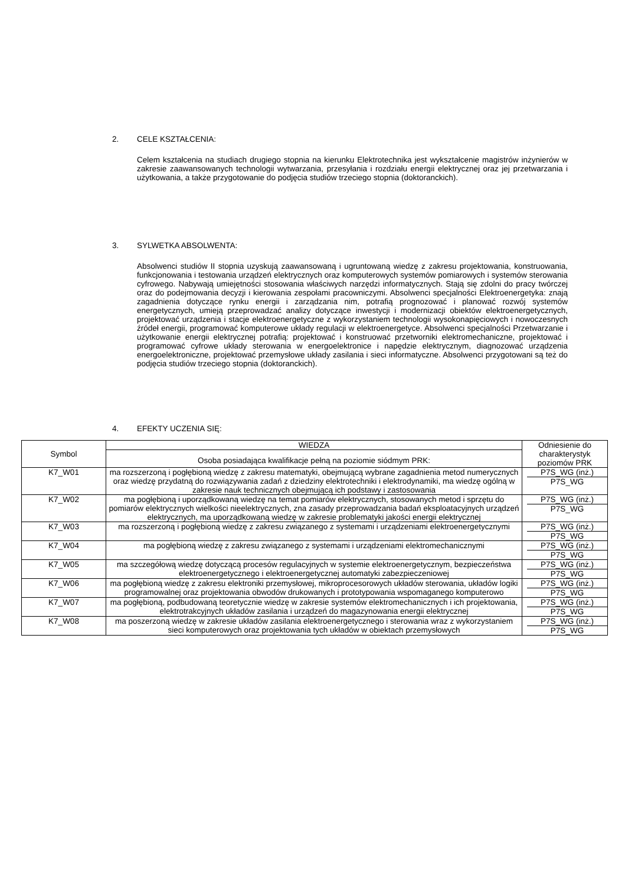2. CELE KSZTAŁCENIA:
Celem kształcenia na studiach drugiego stopnia na kierunku Elektrotechnika jest wykształcenie magistrów inżynierów w zakresie zaawansowanych technologii wytwarzania, przesyłania i rozdziału energii elektrycznej oraz jej przetwarzania i użytkowania, a także przygotowanie do podjęcia studiów trzeciego stopnia (doktoranckich).
3. SYLWETKA ABSOLWENTA:
Absolwenci studiów II stopnia uzyskują zaawansowaną i ugruntowaną wiedzę z zakresu projektowania, konstruowania, funkcjonowania i testowania urządzeń elektrycznych oraz komputerowych systemów pomiarowych i systemów sterowania cyfrowego. Nabywają umiejętności stosowania właściwych narzędzi informatycznych. Stają się zdolni do pracy twórczej oraz do podejmowania decyzji i kierowania zespołami pracowniczymi. Absolwenci specjalności Elektroenergetyka: znają zagadnienia dotyczące rynku energii i zarządzania nim, potrafią prognozować i planować rozwój systemów energetycznych, umieją przeprowadzać analizy dotyczące inwestycji i modernizacji obiektów elektroenergetycznych, projektować urządzenia i stacje elektroenergetyczne z wykorzystaniem technologii wysokonapięciowych i nowoczesnych źródeł energii, programować komputerowe układy regulacji w elektroenergetyce. Absolwenci specjalności Przetwarzanie i użytkowanie energii elektrycznej potrafią: projektować i konstruować przetworniki elektromechaniczne, projektować i programować cyfrowe układy sterowania w energoelektronice i napędzie elektrycznym, diagnozować urządzenia energoelektroniczne, projektować przemysłowe układy zasilania i sieci informatyczne. Absolwenci przygotowani są też do podjęcia studiów trzeciego stopnia (doktoranckich).
4. EFEKTY UCZENIA SIĘ:
| Symbol | WIEDZA | Odniesienie do charakterystyk poziomów PRK |
| --- | --- | --- |
| | Osoba posiadająca kwalifikacje pełną na poziomie siódmym PRK: | |
| K7_W01 | ma rozszerzoną i pogłębioną wiedzę z zakresu matematyki, obejmującą wybrane zagadnienia metod numerycznych oraz wiedzę przydatną do rozwiązywania zadań z dziedziny elektrotechniki i elektrodynamiki, ma wiedzę ogólną w zakresie nauk technicznych obejmującą ich podstawy i zastosowania | P7S_WG (inż.) P7S_WG |
| K7_W02 | ma pogłębioną i uporządkowaną wiedzę na temat pomiarów elektrycznych, stosowanych metod i sprzętu do pomiarów elektrycznych wielkości nieelektrycznych, zna zasady przeprowadzania badań eksploatacyjnych urządzeń elektrycznych, ma uporządkowaną wiedzę w zakresie problematyki jakości energii elektrycznej | P7S_WG (inż.) P7S_WG |
| K7_W03 | ma rozszerzoną i pogłębioną wiedzę z zakresu związanego z systemami i urządzeniami elektroenergetycznymi | P7S_WG (inż.) P7S_WG |
| K7_W04 | ma pogłębioną wiedzę z zakresu związanego z systemami i urządzeniami elektromechanicznymi | P7S_WG (inż.) P7S_WG |
| K7_W05 | ma szczegółową wiedzę dotyczącą procesów regulacyjnych w systemie elektroenergetycznym, bezpieczeństwa elektroenergetycznego i elektroenergetycznej automatyki zabezpieczeniowej | P7S_WG (inż.) P7S_WG |
| K7_W06 | ma pogłębioną wiedzę z zakresu elektroniki przemysłowej, mikroprocesorowych układów sterowania, układów logiki programowalnej oraz projektowania obwodów drukowanych i prototypowania wspomaganego komputerowo | P7S_WG (inż.) P7S_WG |
| K7_W07 | ma pogłębioną, podbudowaną teoretycznie wiedzę w zakresie systemów elektromechanicznych i ich projektowania, elektrotrakcyjnych układów zasilania i urządzeń do magazynowania energii elektrycznej | P7S_WG (inż.) P7S_WG |
| K7_W08 | ma poszerzoną wiedzę w zakresie układów zasilania elektroenergetycznego i sterowania wraz z wykorzystaniem sieci komputerowych oraz projektowania tych układów w obiektach przemysłowych | P7S_WG (inż.) P7S_WG |